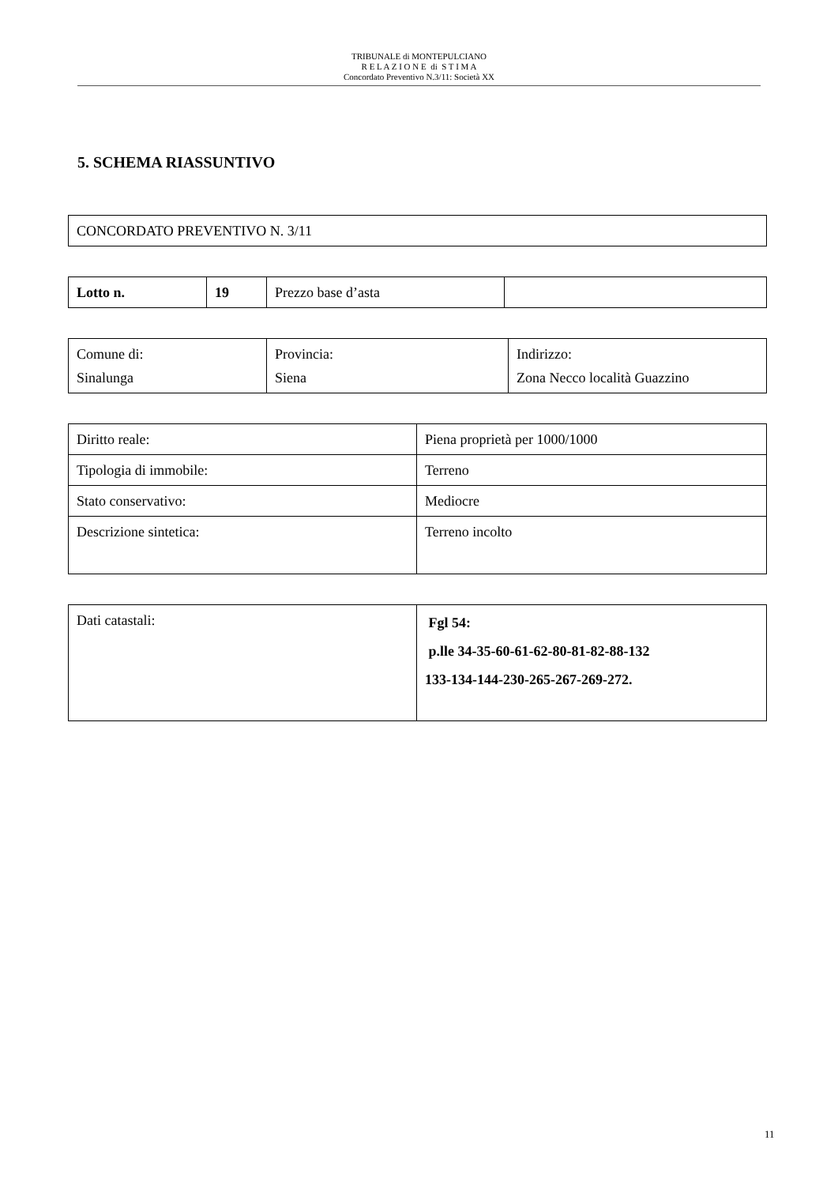TRIBUNALE di MONTEPULCIANO
R E L A Z I O N E di S T I M A
Concordato Preventivo N.3/11: Società XX
5. SCHEMA RIASSUNTIVO
| CONCORDATO PREVENTIVO N. 3/11 |
| Lotto n. | 19 | Prezzo base d’asta | |
| Comune di: Sinalunga | Provincia: Siena | Indirizzo: Zona Necco località Guazzino |
| Diritto reale: | Piena proprietà per 1000/1000 |
| Tipologia di immobile: | Terreno |
| Stato conservativo: | Mediocre |
| Descrizione sintetica: | Terreno incolto |
| Dati catastali: | Fgl 54: p.lle 34-35-60-61-62-80-81-82-88-132 133-134-144-230-265-267-269-272. |
11